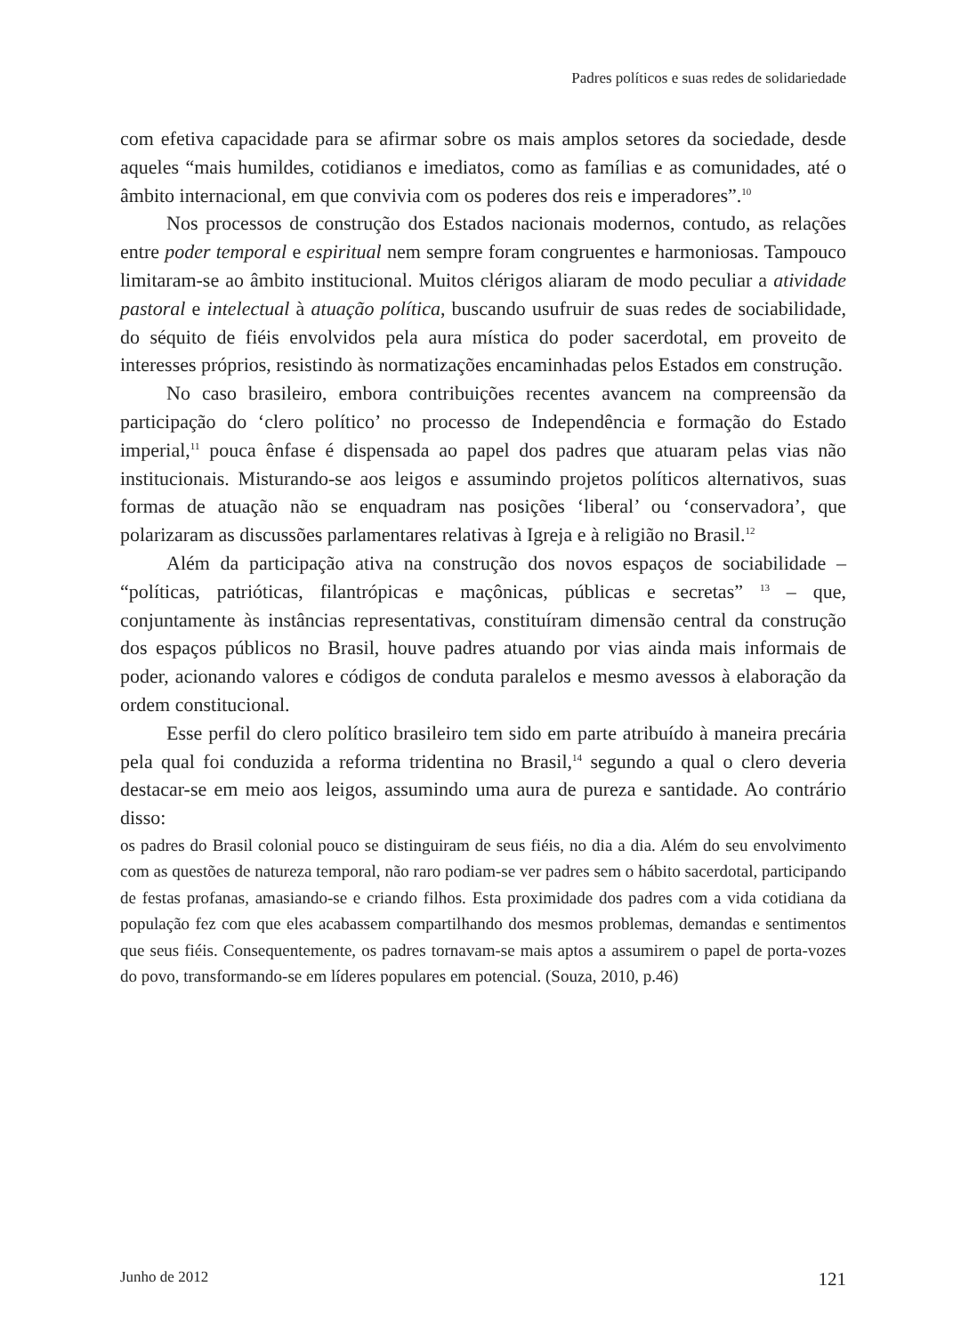Padres políticos e suas redes de solidariedade
com efetiva capacidade para se afirmar sobre os mais amplos setores da sociedade, desde aqueles “mais humildes, cotidianos e imediatos, como as famílias e as comunidades, até o âmbito internacional, em que convivia com os poderes dos reis e imperadores”.<sup>10</sup>
Nos processos de construção dos Estados nacionais modernos, contudo, as relações entre poder temporal e espiritual nem sempre foram congruentes e harmoniosas. Tampouco limitaram-se ao âmbito institucional. Muitos clérigos aliaram de modo peculiar a atividade pastoral e intelectual à atuação política, buscando usufruir de suas redes de sociabilidade, do séquito de fiéis envolvidos pela aura mística do poder sacerdotal, em proveito de interesses próprios, resistindo às normatizações encaminhadas pelos Estados em construção.
No caso brasileiro, embora contribuições recentes avancem na compreensão da participação do ‘clero político’ no processo de Independência e formação do Estado imperial,<sup>11</sup> pouca ênfase é dispensada ao papel dos padres que atuaram pelas vias não institucionais. Misturando-se aos leigos e assumindo projetos políticos alternativos, suas formas de atuação não se enquadram nas posições ‘liberal’ ou ‘conservadora’, que polarizaram as discussões parlamentares relativas à Igreja e à religião no Brasil.<sup>12</sup>
Além da participação ativa na construção dos novos espaços de sociabilidade – “políticas, patrióticas, filantrópicas e maçônicas, públicas e secretas” <sup>13</sup> – que, conjuntamente às instâncias representativas, constituíram dimensão central da construção dos espaços públicos no Brasil, houve padres atuando por vias ainda mais informais de poder, acionando valores e códigos de conduta paralelos e mesmo avessos à elaboração da ordem constitucional.
Esse perfil do clero político brasileiro tem sido em parte atribuído à maneira precária pela qual foi conduzida a reforma tridentina no Brasil,<sup>14</sup> segundo a qual o clero deveria destacar-se em meio aos leigos, assumindo uma aura de pureza e santidade. Ao contrário disso:
os padres do Brasil colonial pouco se distinguiram de seus fiéis, no dia a dia. Além do seu envolvimento com as questões de natureza temporal, não raro podiam-se ver padres sem o hábito sacerdotal, participando de festas profanas, amasiando-se e criando filhos. Esta proximidade dos padres com a vida cotidiana da população fez com que eles acabassem compartilhando dos mesmos problemas, demandas e sentimentos que seus fiéis. Consequentemente, os padres tornavam-se mais aptos a assumirem o papel de porta-vozes do povo, transformando-se em líderes populares em potencial. (Souza, 2010, p.46)
Junho de 2012 121